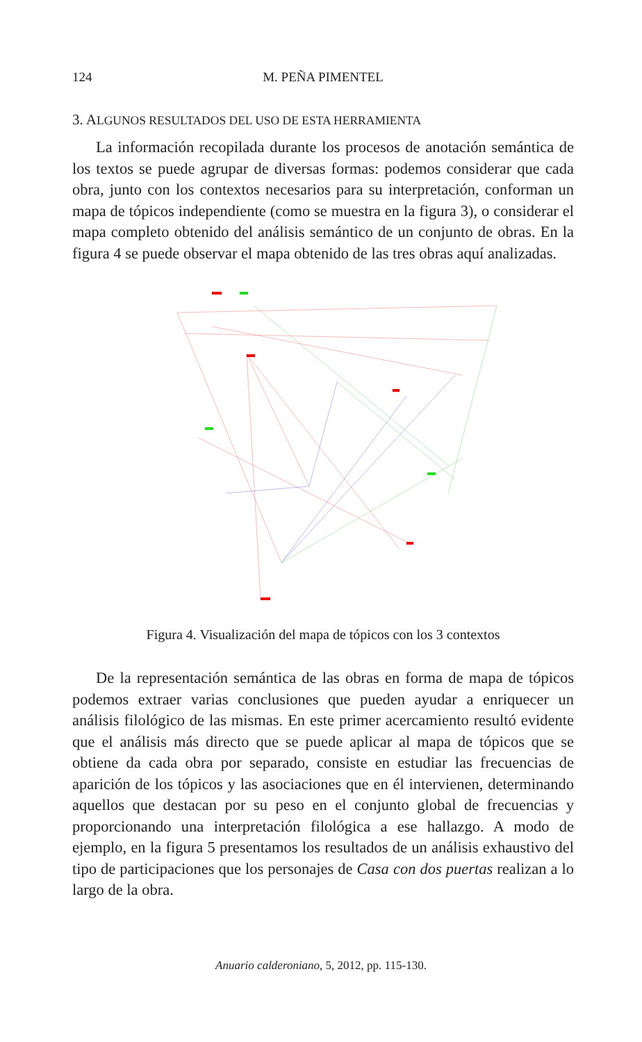124 M. PEÑA PIMENTEL
3. ALGUNOS RESULTADOS DEL USO DE ESTA HERRAMIENTA
La información recopilada durante los procesos de anotación semántica de los textos se puede agrupar de diversas formas: podemos considerar que cada obra, junto con los contextos necesarios para su interpretación, conforman un mapa de tópicos independiente (como se muestra en la figura 3), o considerar el mapa completo obtenido del análisis semántico de un conjunto de obras. En la figura 4 se puede observar el mapa obtenido de las tres obras aquí analizadas.
Figura 4. Visualización del mapa de tópicos con los 3 contextos
De la representación semántica de las obras en forma de mapa de tópicos podemos extraer varias conclusiones que pueden ayudar a enriquecer un análisis filológico de las mismas. En este primer acercamiento resultó evidente que el análisis más directo que se puede aplicar al mapa de tópicos que se obtiene da cada obra por separado, consiste en estudiar las frecuencias de aparición de los tópicos y las asociaciones que en él intervienen, determinando aquellos que destacan por su peso en el conjunto global de frecuencias y proporcionando una interpretación filológica a ese hallazgo. A modo de ejemplo, en la figura 5 presentamos los resultados de un análisis exhaustivo del tipo de participaciones que los personajes de Casa con dos puertas realizan a lo largo de la obra.
Anuario calderoniano, 5, 2012, pp. 115-130.